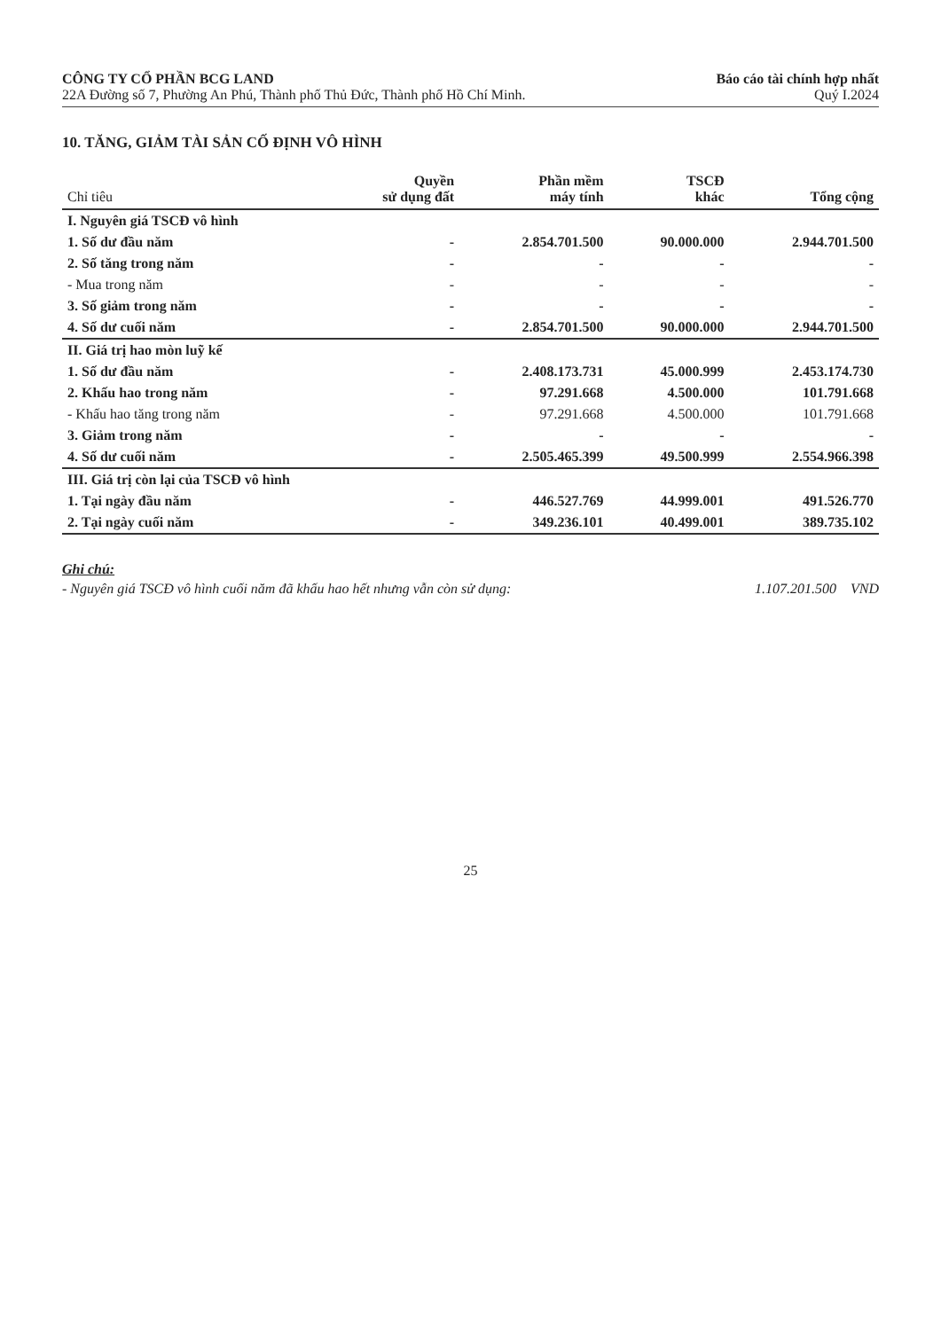CÔNG TY CỔ PHẦN BCG LAND
22A Đường số 7, Phường An Phú, Thành phố Thủ Đức, Thành phố Hồ Chí Minh.
Báo cáo tài chính hợp nhất
Quý I.2024
10. TĂNG, GIẢM TÀI SẢN CỐ ĐỊNH VÔ HÌNH
| Chỉ tiêu | Quyền sử dụng đất | Phần mềm máy tính | TSCĐ khác | Tổng cộng |
| --- | --- | --- | --- | --- |
| I. Nguyên giá TSCĐ vô hình | | | | |
| 1. Số dư đầu năm | - | 2.854.701.500 | 90.000.000 | 2.944.701.500 |
| 2. Số tăng trong năm | - | - | - | - |
| - Mua trong năm | - | - | - | - |
| 3. Số giảm trong năm | - | - | - | - |
| 4. Số dư cuối năm | - | 2.854.701.500 | 90.000.000 | 2.944.701.500 |
| II. Giá trị hao mòn luỹ kế | | | | |
| 1. Số dư đầu năm | - | 2.408.173.731 | 45.000.999 | 2.453.174.730 |
| 2. Khấu hao trong năm | - | 97.291.668 | 4.500.000 | 101.791.668 |
| - Khấu hao tăng trong năm | - | 97.291.668 | 4.500.000 | 101.791.668 |
| 3. Giảm trong năm | - | - | - | - |
| 4. Số dư cuối năm | - | 2.505.465.399 | 49.500.999 | 2.554.966.398 |
| III. Giá trị còn lại của TSCĐ vô hình | | | | |
| 1. Tại ngày đầu năm | - | 446.527.769 | 44.999.001 | 491.526.770 |
| 2. Tại ngày cuối năm | - | 349.236.101 | 40.499.001 | 389.735.102 |
Ghi chú:
- Nguyên giá TSCĐ vô hình cuối năm đã khấu hao hết nhưng vẫn còn sử dụng: 1.107.201.500 VND
25